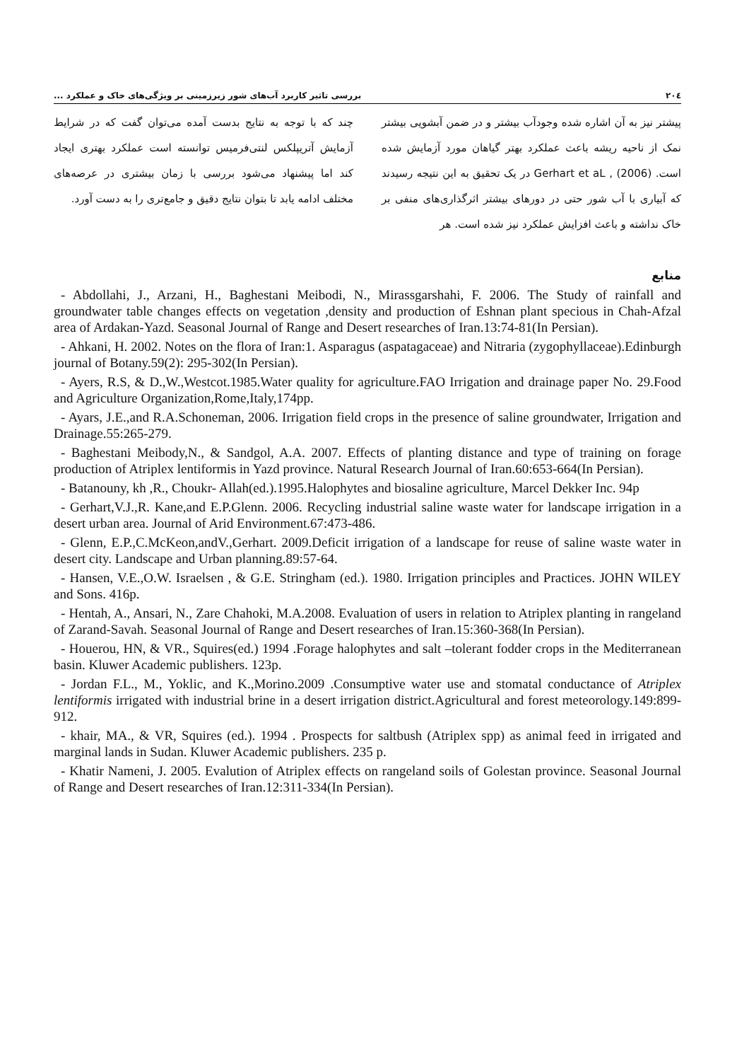۲۰٤ بررسی تاثیر کاربرد آب‌های شور زیرزمینی بر ویژگی‌های خاک و عملکرد ...
پیشتر نیز به آن اشاره شده وجودآب بیشتر و در ضمن آبشویی بیشتر نمک از ناحیه ریشه باعث عملکرد بهتر گیاهان مورد آزمایش شده است. Gerhart et aL , (2006) در یک تحقیق به این نتیجه رسیدند که آبیاری با آب شور حتی در دورهای بیشتر اثرگذاری‌های منفی بر خاک نداشته و باعث افزایش عملکرد نیز شده است. هر
چند که با توجه به نتایج بدست آمده می‌توان گفت که در شرایط آزمایش آتریپلکس لنتی‌فرمیس توانسته است عملکرد بهتری ایجاد کند اما پیشنهاد می‌شود بررسی با زمان بیشتری در عرصه‌های مختلف ادامه یابد تا بتوان نتایج دقیق و جامع‌تری را به دست آورد.
منابع
- Abdollahi, J., Arzani, H., Baghestani Meibodi, N., Mirassgarshahi, F. 2006. The Study of rainfall and groundwater table changes effects on vegetation ,density and production of Eshnan plant specious in Chah-Afzal area of Ardakan-Yazd. Seasonal Journal of Range and Desert researches of Iran.13:74-81(In Persian).
- Ahkani, H. 2002. Notes on the flora of Iran:1. Asparagus (aspatagaceae) and Nitraria (zygophyllaceae).Edinburgh journal of Botany.59(2): 295-302(In Persian).
- Ayers, R.S, & D.,W.,Westcot.1985.Water quality for agriculture.FAO Irrigation and drainage paper No. 29.Food and Agriculture Organization,Rome,Italy,174pp.
- Ayars, J.E.,and R.A.Schoneman, 2006. Irrigation field crops in the presence of saline groundwater, Irrigation and Drainage.55:265-279.
- Baghestani Meibody,N., & Sandgol, A.A. 2007. Effects of planting distance and type of training on forage production of Atriplex lentiformis in Yazd province. Natural Research Journal of Iran.60:653-664(In Persian).
- Batanouny, kh ,R., Choukr- Allah(ed.).1995.Halophytes and biosaline agriculture, Marcel Dekker Inc. 94p
- Gerhart,V.J.,R. Kane,and E.P.Glenn. 2006. Recycling industrial saline waste water for landscape irrigation in a desert urban area. Journal of Arid Environment.67:473-486.
- Glenn, E.P.,C.McKeon,andV.,Gerhart. 2009.Deficit irrigation of a landscape for reuse of saline waste water in desert city. Landscape and Urban planning.89:57-64.
- Hansen, V.E.,O.W. Israelsen , & G.E. Stringham (ed.). 1980. Irrigation principles and Practices. JOHN WILEY and Sons. 416p.
- Hentah, A., Ansari, N., Zare Chahoki, M.A.2008. Evaluation of users in relation to Atriplex planting in rangeland of Zarand-Savah. Seasonal Journal of Range and Desert researches of Iran.15:360-368(In Persian).
- Houerou, HN, & VR., Squires(ed.) 1994 .Forage halophytes and salt –tolerant fodder crops in the Mediterranean basin. Kluwer Academic publishers. 123p.
- Jordan F.L., M., Yoklic, and K.,Morino.2009 .Consumptive water use and stomatal conductance of Atriplex lentiformis irrigated with industrial brine in a desert irrigation district.Agricultural and forest meteorology.149:899-912.
- khair, MA., & VR, Squires (ed.). 1994 . Prospects for saltbush (Atriplex spp) as animal feed in irrigated and marginal lands in Sudan. Kluwer Academic publishers. 235 p.
- Khatir Nameni, J. 2005. Evalution of Atriplex effects on rangeland soils of Golestan province. Seasonal Journal of Range and Desert researches of Iran.12:311-334(In Persian).